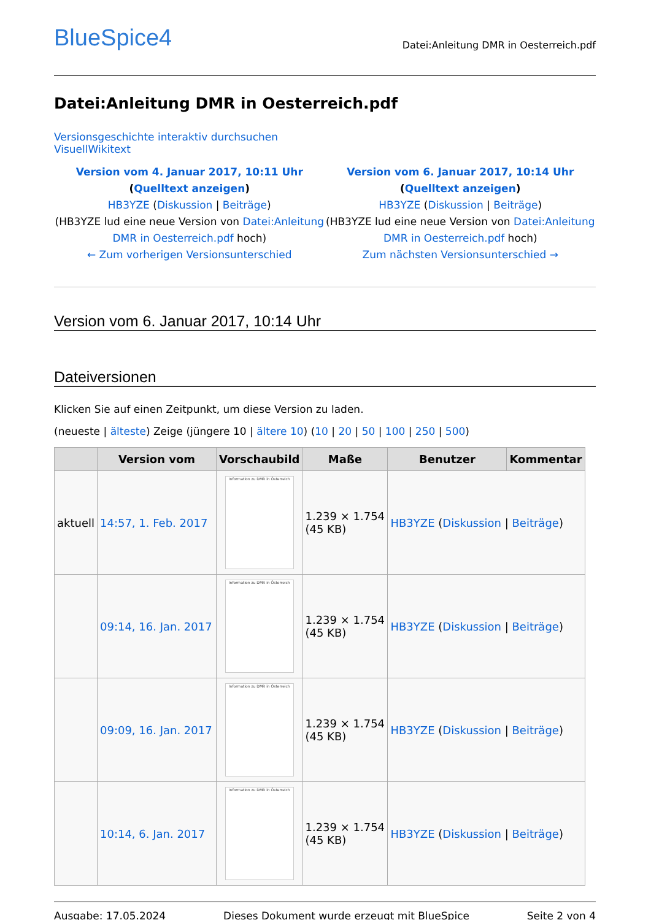BlueSpice4
Datei:Anleitung DMR in Oesterreich.pdf
Datei:Anleitung DMR in Oesterreich.pdf
Versionsgeschichte interaktiv durchsuchen
VisuellWikitext
Version vom 4. Januar 2017, 10:11 Uhr (Quelltext anzeigen)
HB3YZE (Diskussion | Beiträge)
(HB3YZE lud eine neue Version von Datei:Anleitung DMR in Oesterreich.pdf hoch)
← Zum vorherigen Versionsunterschied
Version vom 6. Januar 2017, 10:14 Uhr (Quelltext anzeigen)
HB3YZE (Diskussion | Beiträge)
(HB3YZE lud eine neue Version von Datei:Anleitung DMR in Oesterreich.pdf hoch)
Zum nächsten Versionsunterschied →
Version vom 6. Januar 2017, 10:14 Uhr
Dateiversionen
Klicken Sie auf einen Zeitpunkt, um diese Version zu laden.
(neueste | älteste) Zeige (jüngere 10 | ältere 10) (10 | 20 | 50 | 100 | 250 | 500)
| | Version vom | Vorschaubild | Maße | Benutzer | Kommentar |
| --- | --- | --- | --- | --- | --- |
| aktuell | 14:57, 1. Feb. 2017 | Information zu DMR in Österreich | 1.239 × 1.754 (45 KB) | HB3YZE ( Diskussion / Beiträge ) | |
| | 09:14, 16. Jan. 2017 | Information zu DMR in Österreich | 1.239 × 1.754 (45 KB) | HB3YZE ( Diskussion / Beiträge ) | |
| | 09:09, 16. Jan. 2017 | Information zu DMR in Österreich | 1.239 × 1.754 (45 KB) | HB3YZE ( Diskussion / Beiträge ) | |
| | 10:14, 6. Jan. 2017 | Information zu DMR in Österreich | 1.239 × 1.754 (45 KB) | HB3YZE ( Diskussion / Beiträge ) | |
Ausgabe: 17.05.2024 Dieses Dokument wurde erzeugt mit BlueSpice Seite 2 von 4